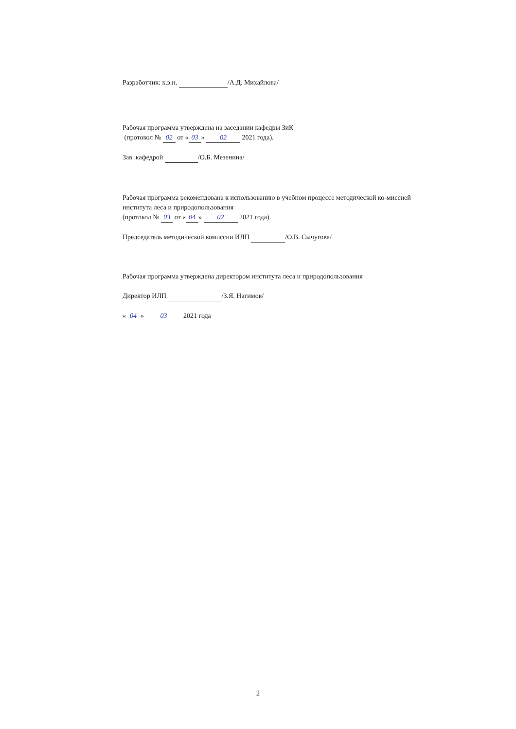Разработчик: к.э.н. /А.Д. Михайлова/
Рабочая программа утверждена на заседании кафедры ЗиК
(протокол № 02 от « 03 » 02 2021 года).
Зав. кафедрой /О.Б. Мезенина/
Рабочая программа рекомендована к использованию в учебном процессе методической ко-миссией института леса и природопользования
(протокол № 03 от « 04 » 02 2021 года).
Председатель методической комиссии ИЛП /О.В. Сычугова/
Рабочая программа утверждена директором института леса и природопользования
Директор ИЛП /З.Я. Нагимов/
« 04 » 03 2021 года
2